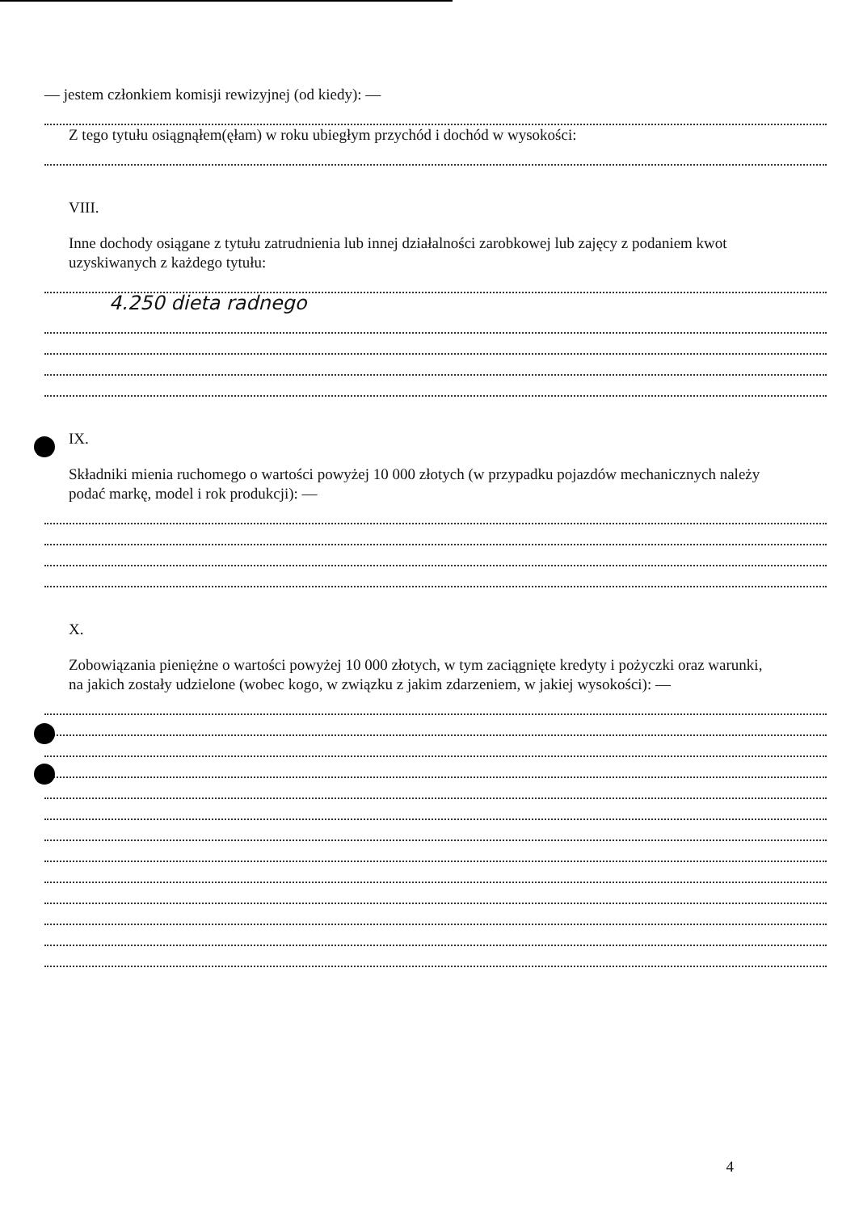— jestem członkiem komisji rewizyjnej (od kiedy): —
Z tego tytułu osiągnąłem(ęłam) w roku ubiegłym przychód i dochód w wysokości:
VIII.
Inne dochody osiągane z tytułu zatrudnienia lub innej działalności zarobkowej lub zajęcy z podaniem kwot uzyskiwanych z każdego tytułu:
4.250 dieta radnego
IX.
Składniki mienia ruchomego o wartości powyżej 10 000 złotych (w przypadku pojazdów mechanicznych należy podać markę, model i rok produkcji): —
X.
Zobowiązania pieniężne o wartości powyżej 10 000 złotych, w tym zaciągnięte kredyty i pożyczki oraz warunki, na jakich zostały udzielone (wobec kogo, w związku z jakim zdarzeniem, w jakiej wysokości): —
4